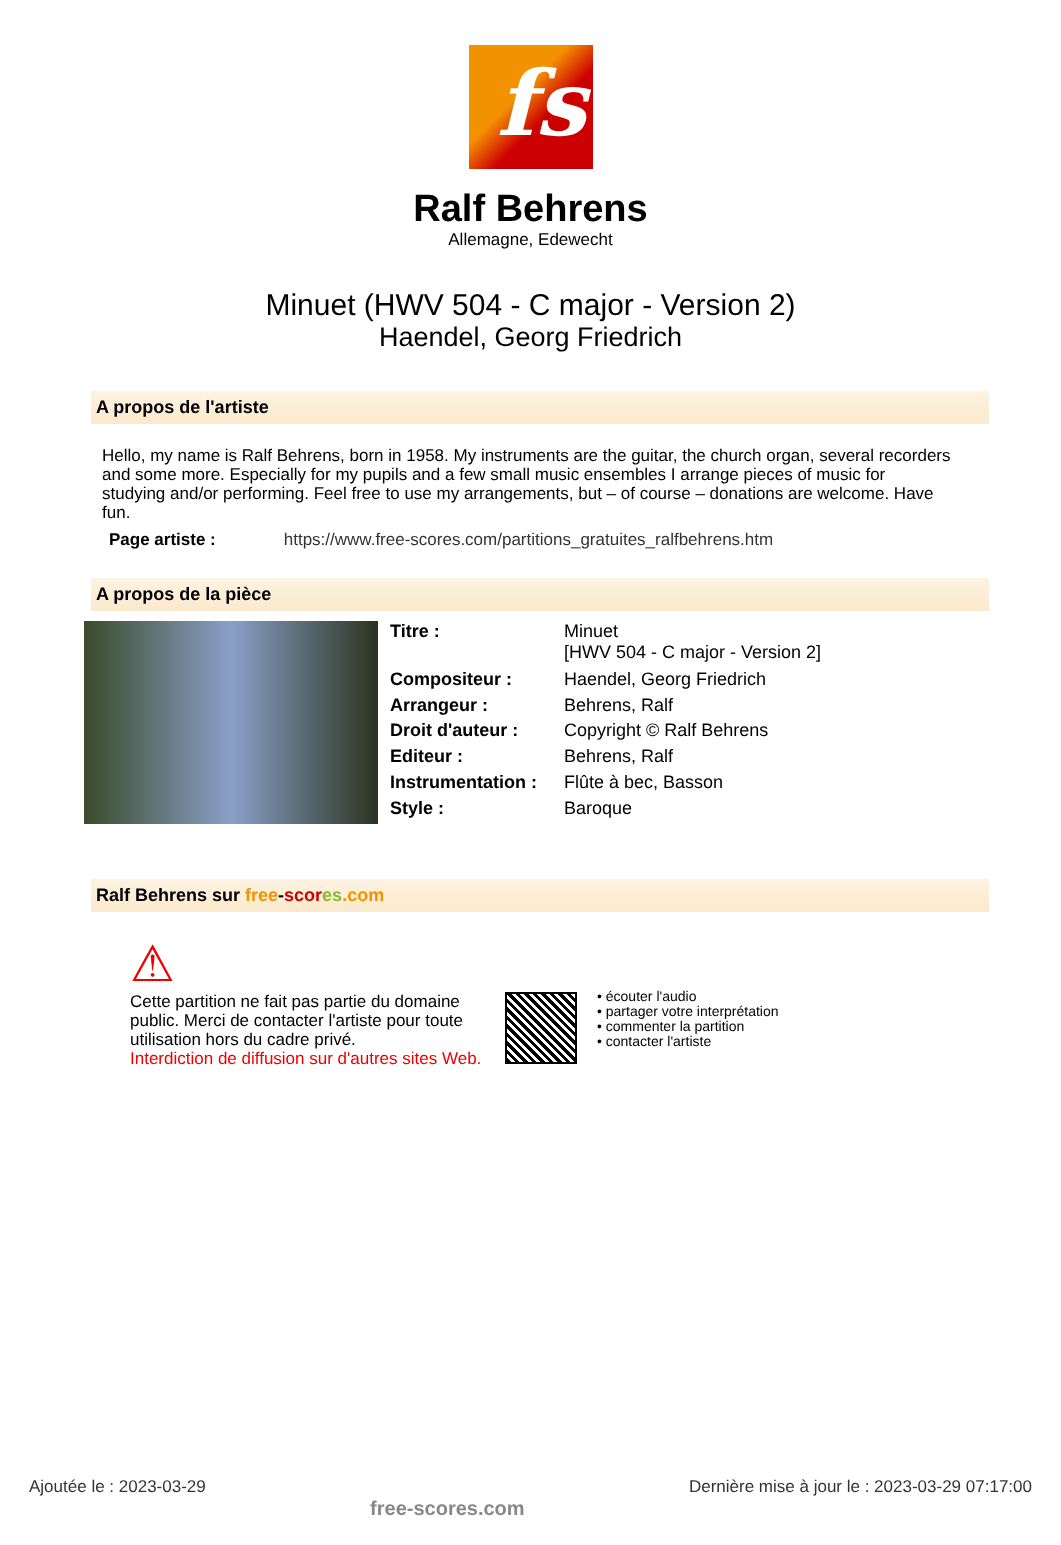fs
Ralf Behrens
Allemagne, Edewecht
Minuet (HWV 504 - C major - Version 2)
Haendel, Georg Friedrich
A propos de l'artiste
Hello, my name is Ralf Behrens, born in 1958. My instruments are the guitar, the church organ, several recorders and some more. Especially for my pupils and a few small music ensembles I arrange pieces of music for studying and/or performing. Feel free to use my arrangements, but – of course – donations are welcome. Have fun.
Page artiste : https://www.free-scores.com/partitions_gratuites_ralfbehrens.htm
A propos de la pièce
| Titre : | Minuet [HWV 504 - C major - Version 2] |
| Compositeur : | Haendel, Georg Friedrich |
| Arrangeur : | Behrens, Ralf |
| Droit d'auteur : | Copyright © Ralf Behrens |
| Editeur : | Behrens, Ralf |
| Instrumentation : | Flûte à bec, Basson |
| Style : | Baroque |
Ralf Behrens sur free-scor es.com
⚠
Cette partition ne fait pas partie du domaine public. Merci de contacter l'artiste pour toute utilisation hors du cadre privé.
Interdiction de diffusion sur d'autres sites Web.
• écouter l'audio
• partager votre interprétation
• commenter la partition
• contacter l'artiste
Ajoutée le : 2023-03-29 free-scores.com Dernière mise à jour le : 2023-03-29 07:17:00